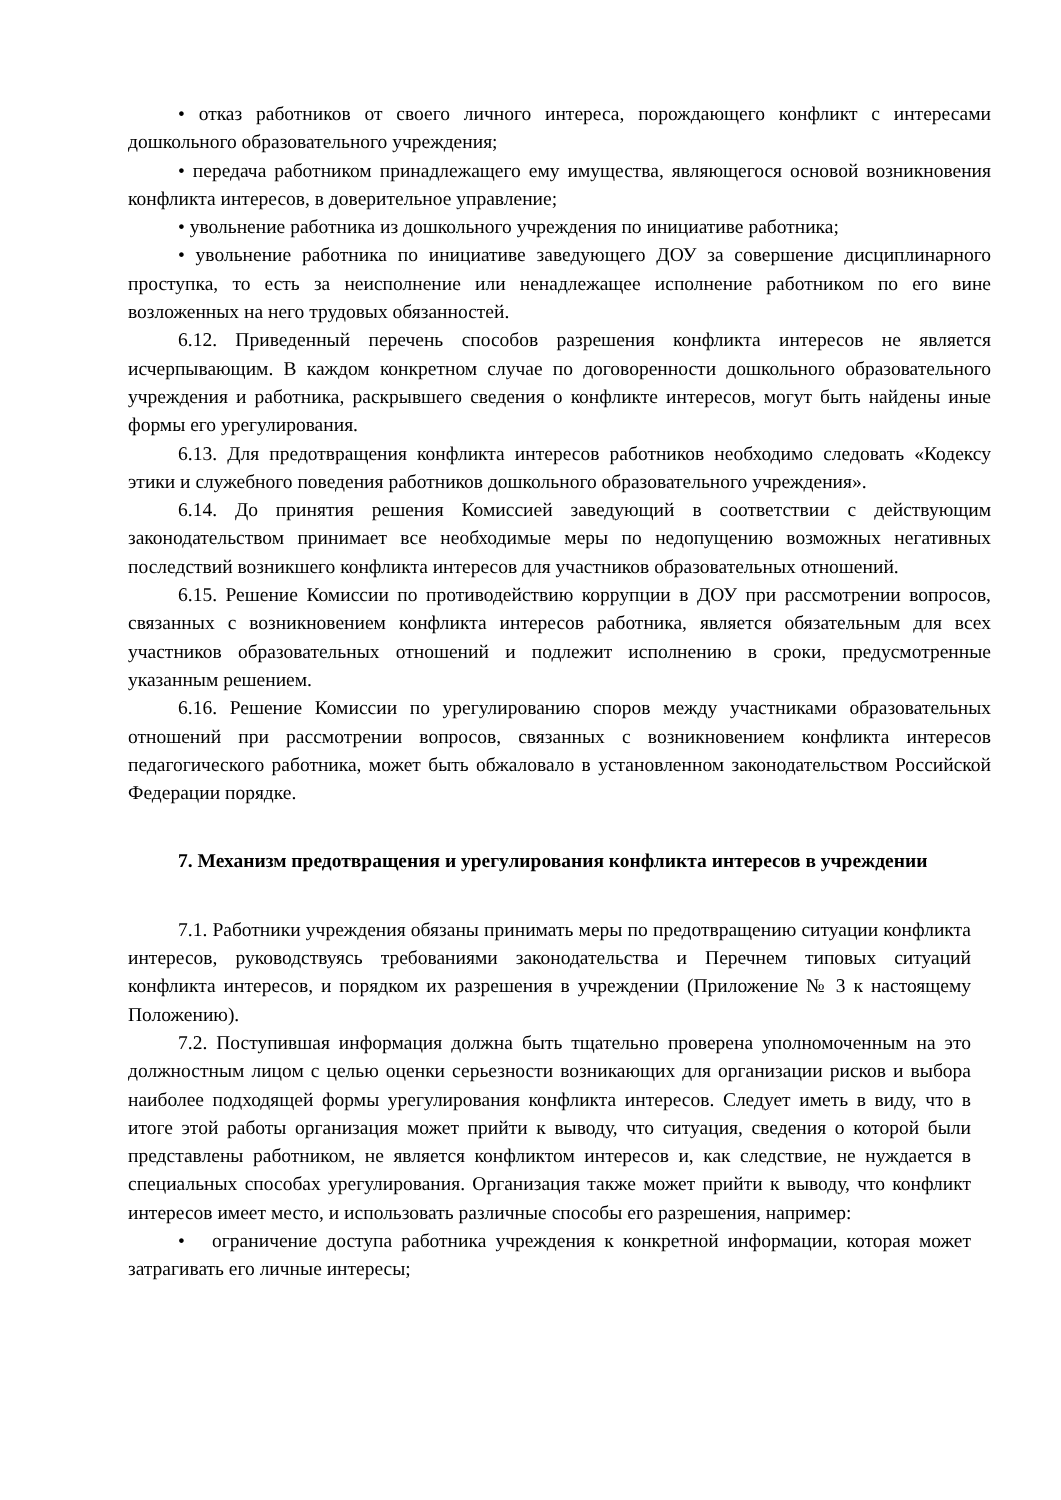• отказ работников от своего личного интереса, порождающего конфликт с интересами дошкольного образовательного учреждения;
• передача работником принадлежащего ему имущества, являющегося основой возникновения конфликта интересов, в доверительное управление;
• увольнение работника из дошкольного учреждения по инициативе работника;
• увольнение работника по инициативе заведующего ДОУ за совершение дисциплинарного проступка, то есть за неисполнение или ненадлежащее исполнение работником по его вине возложенных на него трудовых обязанностей.
6.12. Приведенный перечень способов разрешения конфликта интересов не является исчерпывающим. В каждом конкретном случае по договоренности дошкольного образовательного учреждения и работника, раскрывшего сведения о конфликте интересов, могут быть найдены иные формы его урегулирования.
6.13. Для предотвращения конфликта интересов работников необходимо следовать «Кодексу этики и служебного поведения работников дошкольного образовательного учреждения».
6.14. До принятия решения Комиссией заведующий в соответствии с действующим законодательством принимает все необходимые меры по недопущению возможных негативных последствий возникшего конфликта интересов для участников образовательных отношений.
6.15. Решение Комиссии по противодействию коррупции в ДОУ при рассмотрении вопросов, связанных с возникновением конфликта интересов работника, является обязательным для всех участников образовательных отношений и подлежит исполнению в сроки, предусмотренные указанным решением.
6.16. Решение Комиссии по урегулированию споров между участниками образовательных отношений при рассмотрении вопросов, связанных с возникновением конфликта интересов педагогического работника, может быть обжаловало в установленном законодательством Российской Федерации порядке.
7. Механизм предотвращения и урегулирования конфликта интересов в учреждении
7.1. Работники учреждения обязаны принимать меры по предотвращению ситуации конфликта интересов, руководствуясь требованиями законодательства и Перечнем типовых ситуаций конфликта интересов, и порядком их разрешения в учреждении (Приложение № 3 к настоящему Положению).
7.2. Поступившая информация должна быть тщательно проверена уполномоченным на это должностным лицом с целью оценки серьезности возникающих для организации рисков и выбора наиболее подходящей формы урегулирования конфликта интересов. Следует иметь в виду, что в итоге этой работы организация может прийти к выводу, что ситуация, сведения о которой были представлены работником, не является конфликтом интересов и, как следствие, не нуждается в специальных способах урегулирования. Организация также может прийти к выводу, что конфликт интересов имеет место, и использовать различные способы его разрешения, например:
• ограничение доступа работника учреждения к конкретной информации, которая может затрагивать его личные интересы;